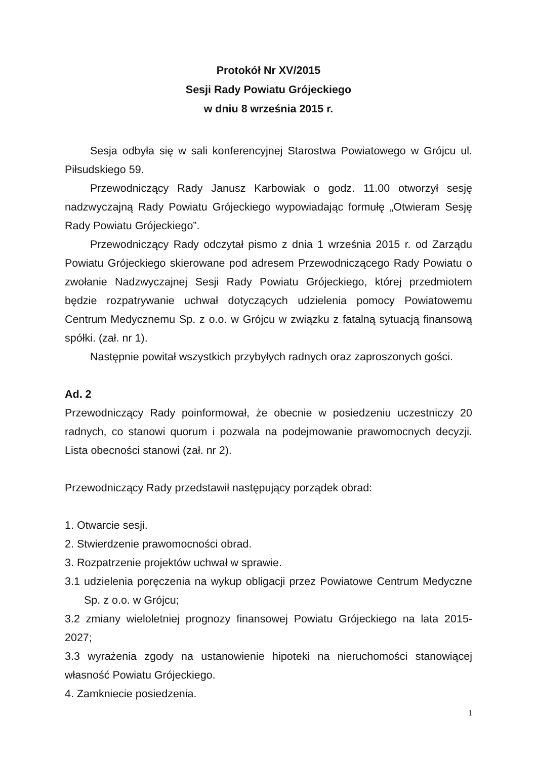Protokół Nr XV/2015
Sesji Rady Powiatu Grójeckiego
w dniu 8 września 2015 r.
Sesja odbyła się w sali konferencyjnej Starostwa Powiatowego w Grójcu ul. Piłsudskiego 59.
Przewodniczący Rady Janusz Karbowiak o godz. 11.00 otworzył sesję nadzwyczajną Rady Powiatu Grójeckiego wypowiadając formułę „Otwieram Sesję Rady Powiatu Grójeckiego”.
Przewodniczący Rady odczytał pismo z dnia 1 września 2015 r. od Zarządu Powiatu Grójeckiego skierowane pod adresem Przewodniczącego Rady Powiatu o zwołanie Nadzwyczajnej Sesji Rady Powiatu Grójeckiego, której przedmiotem będzie rozpatrywanie uchwał dotyczących udzielenia pomocy Powiatowemu Centrum Medycznemu Sp. z o.o. w Grójcu w związku z fatalną sytuacją finansową spółki. (zał. nr 1).
Następnie powitał wszystkich przybyłych radnych oraz zaproszonych gości.
Ad. 2
Przewodniczący Rady poinformował, że obecnie w posiedzeniu uczestniczy 20 radnych, co stanowi quorum i pozwala na podejmowanie prawomocnych decyzji. Lista obecności stanowi (zał. nr 2).
Przewodniczący Rady przedstawił następujący porządek obrad:
1. Otwarcie sesji.
2. Stwierdzenie prawomocności obrad.
3. Rozpatrzenie projektów uchwał w sprawie.
3.1 udzielenia poręczenia na wykup obligacji przez Powiatowe Centrum Medyczne Sp. z o.o. w Grójcu;
3.2 zmiany wieloletniej prognozy finansowej Powiatu Grójeckiego na lata 2015-2027;
3.3 wyrażenia zgody na ustanowienie hipoteki na nieruchomości stanowiącej własność Powiatu Grójeckiego.
4. Zamkniecie posiedzenia.
1